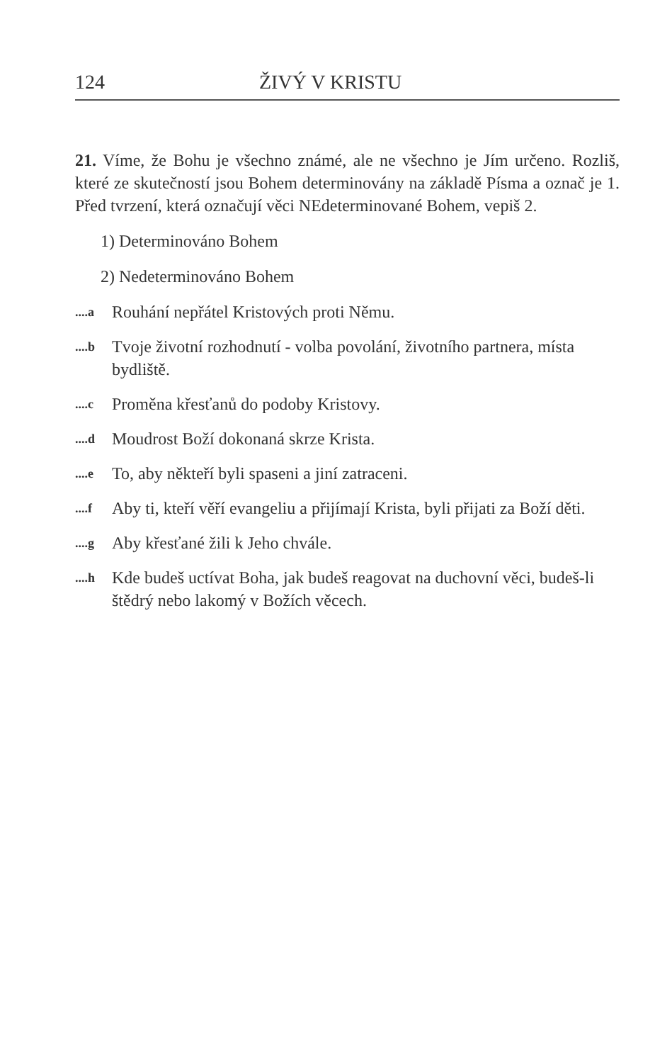124 ŽIVÝ V KRISTU
21. Víme, že Bohu je všechno známé, ale ne všechno je Jím určeno. Rozliš, které ze skutečností jsou Bohem determinovány na základě Písma a označ je 1. Před tvrzení, která označují věci NEdeterminované Bohem, vepiš 2.
1) Determinováno Bohem
2) Nedeterminováno Bohem
....a Rouhání nepřátel Kristových proti Němu.
....b Tvoje životní rozhodnutí - volba povolání, životního partnera, místa bydliště.
....c Proměna křesťanů do podoby Kristovy.
....d Moudrost Boží dokonaná skrze Krista.
....e To, aby někteří byli spaseni a jiní zatraceni.
....f Aby ti, kteří věří evangeliu a přijímají Krista, byli přijati za Boží děti.
....g Aby křesťané žili k Jeho chvále.
....h Kde budeš uctívat Boha, jak budeš reagovat na duchovní věci, budeš-li štědrý nebo lakomý v Božích věcech.